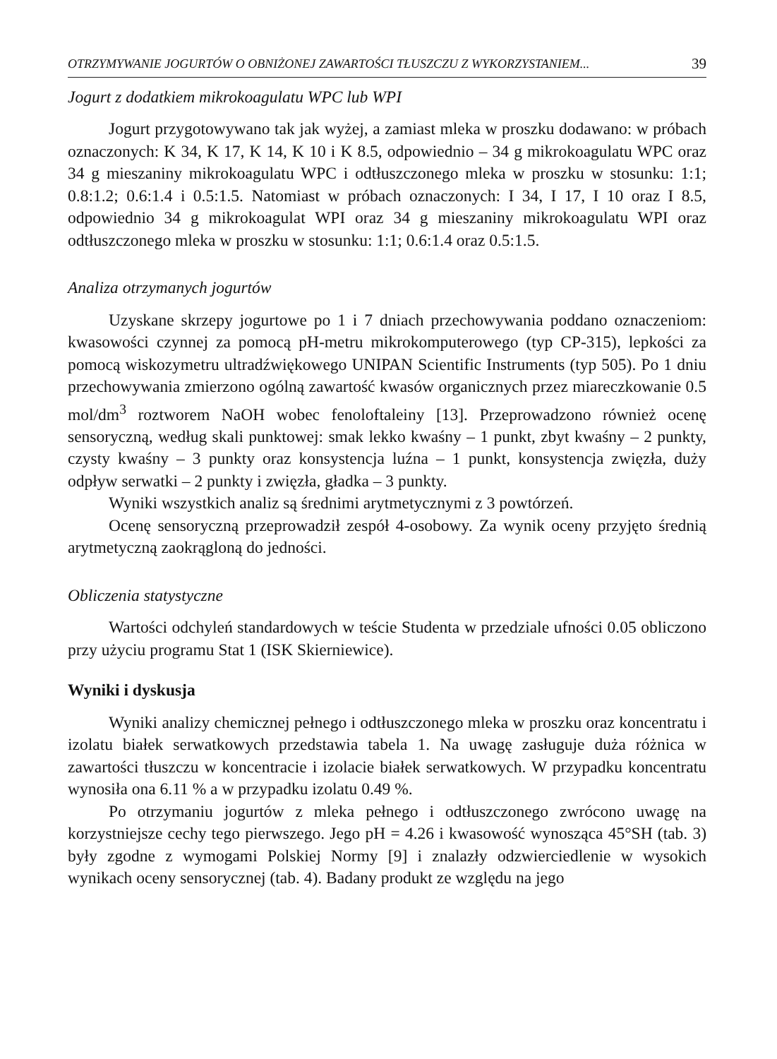OTRZYMYWANIE JOGURTÓW O OBNIŻONEJ ZAWARTOŚCI TŁUSZCZU Z WYKORZYSTANIEM... 39
Jogurt z dodatkiem mikrokoagulatu WPC lub WPI
Jogurt przygotowywano tak jak wyżej, a zamiast mleka w proszku dodawano: w próbach oznaczonych: K 34, K 17, K 14, K 10 i K 8.5, odpowiednio – 34 g mikrokoagulatu WPC oraz 34 g mieszaniny mikrokoagulatu WPC i odtłuszczonego mleka w proszku w stosunku: 1:1; 0.8:1.2; 0.6:1.4 i 0.5:1.5. Natomiast w próbach oznaczonych: I 34, I 17, I 10 oraz I 8.5, odpowiednio 34 g mikrokoagulat WPI oraz 34 g mieszaniny mikrokoagulatu WPI oraz odtłuszczonego mleka w proszku w stosunku: 1:1; 0.6:1.4 oraz 0.5:1.5.
Analiza otrzymanych jogurtów
Uzyskane skrzepy jogurtowe po 1 i 7 dniach przechowywania poddano oznaczeniom: kwasowości czynnej za pomocą pH-metru mikrokomputerowego (typ CP-315), lepkości za pomocą wiskozymetru ultradźwiękowego UNIPAN Scientific Instruments (typ 505). Po 1 dniu przechowywania zmierzono ogólną zawartość kwasów organicznych przez miareczkowanie 0.5 mol/dm<sup>3</sup> roztworem NaOH wobec fenoloftaleiny [13]. Przeprowadzono również ocenę sensoryczną, według skali punktowej: smak lekko kwaśny – 1 punkt, zbyt kwaśny – 2 punkty, czysty kwaśny – 3 punkty oraz konsystencja luźna – 1 punkt, konsystencja zwięzła, duży odpływ serwatki – 2 punkty i zwięzła, gładka – 3 punkty.
Wyniki wszystkich analiz są średnimi arytmetycznymi z 3 powtórzeń.
Ocenę sensoryczną przeprowadził zespół 4-osobowy. Za wynik oceny przyjęto średnią arytmetyczną zaokrągloną do jedności.
Obliczenia statystyczne
Wartości odchyleń standardowych w teście Studenta w przedziale ufności 0.05 obliczono przy użyciu programu Stat 1 (ISK Skierniewice).
Wyniki i dyskusja
Wyniki analizy chemicznej pełnego i odtłuszczonego mleka w proszku oraz koncentratu i izolatu białek serwatkowych przedstawia tabela 1. Na uwagę zasługuje duża różnica w zawartości tłuszczu w koncentracie i izolacie białek serwatkowych. W przypadku koncentratu wynosiła ona 6.11 % a w przypadku izolatu 0.49 %.
Po otrzymaniu jogurtów z mleka pełnego i odtłuszczonego zwrócono uwagę na korzystniejsze cechy tego pierwszego. Jego pH = 4.26 i kwasowość wynosząca 45°SH (tab. 3) były zgodne z wymogami Polskiej Normy [9] i znalazły odzwierciedlenie w wysokich wynikach oceny sensorycznej (tab. 4). Badany produkt ze względu na jego